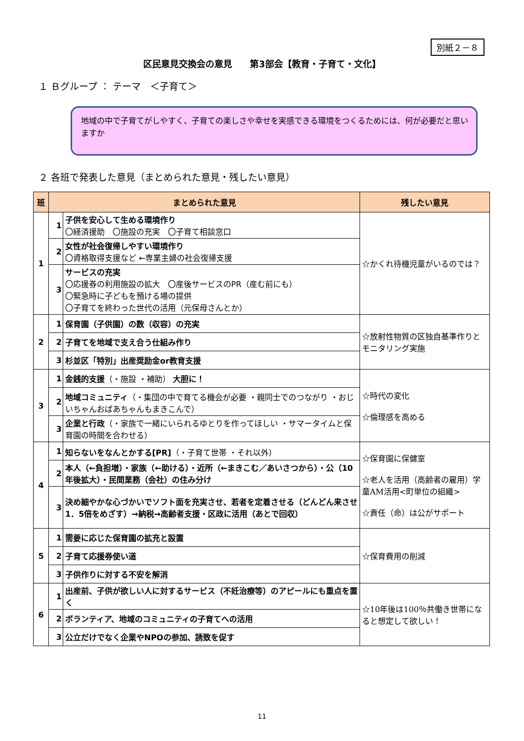別紙２－８
区民意見交換会の意見　　第3部会【教育・子育て・文化】
１ Ｂグループ ： テーマ　＜子育て＞
地域の中で子育てがしやすく、子育ての楽しさや幸せを実感できる環境をつくるためには、何が必要だと思いますか
２ 各班で発表した意見（まとめられた意見・残したい意見）
| 班 | まとめられた意見 | | 残したい意見 |
| --- | --- | --- | --- |
| 1 | 1 | 子供を安心して生める環境作り 〇経済援助 〇施設の充実 〇子育て相談窓口 | ☆かくれ待機児童がいるのでは？ |
| | 2 | 女性が社会復帰しやすい環境作り 〇資格取得支援など ←専業主婦の社会復帰支援 | |
| | 3 | サービスの充実 〇応援券の利用施設の拡大 〇産後サービスのPR（産む前にも） 〇緊急時に子どもを預ける場の提供 〇子育てを終わった世代の活用（元保母さんとか） | |
| 2 | 1 | 保育園（子供園）の数（収容）の充実 | ☆放射性物質の区独自基準作りとモニタリング実施 |
| | 2 | 子育てを地域で支え合う仕組み作り | |
| | 3 | 杉並区「特別」出産奨励金or教育支援 | |
| 3 | 1 | 金銭的支援 （・施設 ・補助） 大胆に！ | ☆時代の変化 ☆倫理感を高める |
| | 2 | 地域コミュニティ （・集団の中で育てる機会が必要 ・親同士でのつながり ・おじいちゃんおばあちゃんもまきこんで） | |
| | 3 | 企業と行政 （・家族で一緒にいられるゆとりを作ってほしい ・サマータイムと保育園の時間を合わせる） | |
| 4 | 1 | 知らないをなんとかする[PR] （・子育て世帯 ・それ以外） | ☆保育園に保健室 ☆老人を活用（高齢者の雇用）学童AM活用<町単位の組織> ☆責任（命）は公がサポート |
| | 2 | 本人（←負担増）・家族（←助ける）・近所（←まきこむ／あいさつから）・公（10年後拡大）・民間業務（会社）の住み分け | |
| | 3 | 決め細やかな心づかいでソフト面を充実させ、若者を定着させる（どんどん来させ 1．5倍をめざす）→納税→高齢者支援・区政に活用（あとで回収） | |
| 5 | 1 | 需要に応じた保育園の拡充と設置 | ☆保育費用の削減 |
| | 2 | 子育て応援券使い道 | |
| | 3 | 子供作りに対する不安を解消 | |
| 6 | 1 | 出産前、子供が欲しい人に対するサービス（不妊治療等）のアピールにも重点を置く | ☆10年後は100％共働き世帯になると想定して欲しい！ |
| | 2 | ボランティア、地域のコミュニティの子育てへの活用 | |
| | 3 | 公立だけでなく企業やNPOの参加、誘致を促す | |
11